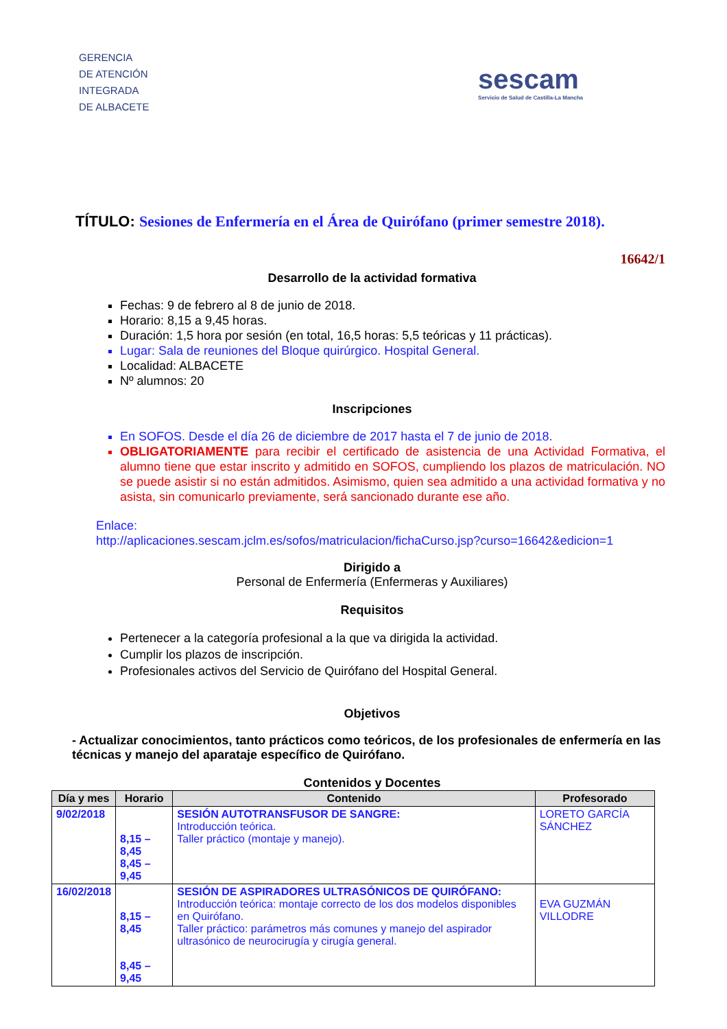GERENCIA
DE ATENCIÓN
INTEGRADA
DE ALBACETE
sescam
Servicio de Salud de Castilla-La Mancha
TÍTULO: Sesiones de Enfermería en el Área de Quirófano (primer semestre 2018).
16642/1
Desarrollo de la actividad formativa
Fechas: 9 de febrero al 8 de junio de 2018.
Horario: 8,15 a 9,45 horas.
Duración: 1,5 hora por sesión (en total, 16,5 horas: 5,5 teóricas y 11 prácticas).
Lugar: Sala de reuniones del Bloque quirúrgico. Hospital General.
Localidad: ALBACETE
Nº alumnos: 20
Inscripciones
En SOFOS. Desde el día 26 de diciembre de 2017 hasta el 7 de junio de 2018.
OBLIGATORIAMENTE para recibir el certificado de asistencia de una Actividad Formativa, el alumno tiene que estar inscrito y admitido en SOFOS, cumpliendo los plazos de matriculación. NO se puede asistir si no están admitidos. Asimismo, quien sea admitido a una actividad formativa y no asista, sin comunicarlo previamente, será sancionado durante ese año.
Enlace:
http://aplicaciones.sescam.jclm.es/sofos/matriculacion/fichaCurso.jsp?curso=16642&edicion=1
Dirigido a
Personal de Enfermería (Enfermeras y Auxiliares)
Requisitos
Pertenecer a la categoría profesional a la que va dirigida la actividad.
Cumplir los plazos de inscripción.
Profesionales activos del Servicio de Quirófano del Hospital General.
Objetivos
- Actualizar conocimientos, tanto prácticos como teóricos, de los profesionales de enfermería en las técnicas y manejo del aparataje específico de Quirófano.
Contenidos y Docentes
| Día y mes | Horario | Contenido | Profesorado |
| --- | --- | --- | --- |
| 9/02/2018 | 8,15 – 8,45 8,45 – 9,45 | SESIÓN AUTOTRANSFUSOR DE SANGRE: Introducción teórica. Taller práctico (montaje y manejo). | LORETO GARCÍA SÁNCHEZ |
| 16/02/2018 | 8,15 – 8,45 8,45 – 9,45 | SESIÓN DE ASPIRADORES ULTRASÓNICOS DE QUIRÓFANO: Introducción teórica: montaje correcto de los dos modelos disponibles en Quirófano. Taller práctico: parámetros más comunes y manejo del aspirador ultrasónico de neurocirugía y cirugía general. | EVA GUZMÁN VILLODRE |